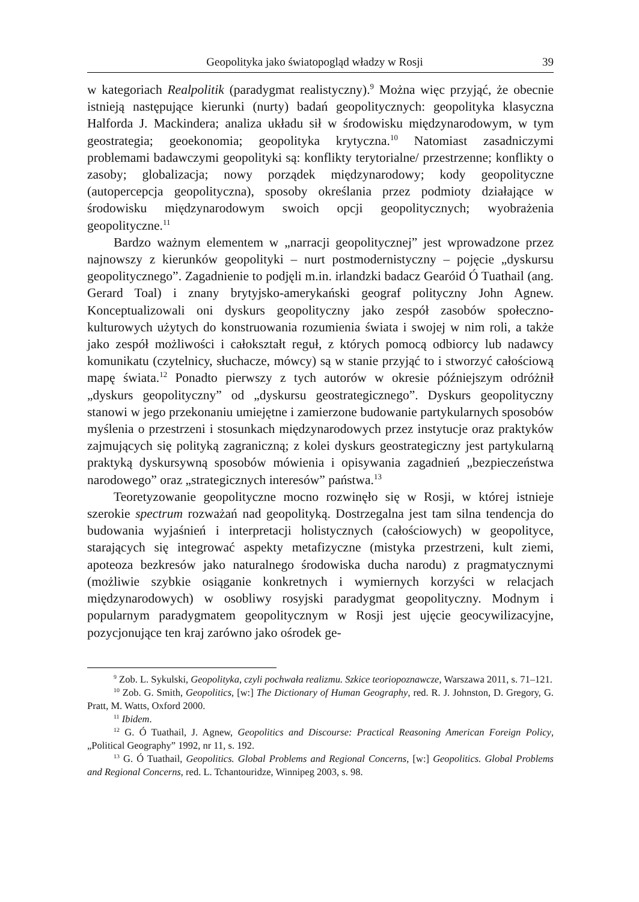Geopolityka jako światopogląd władzy w Rosji 39
w kategoriach Realpolitik (paradygmat realistyczny).<sup>9</sup> Można więc przyjąć, że obecnie istnieją następujące kierunki (nurty) badań geopolitycznych: geopolityka klasyczna Halforda J. Mackindera; analiza układu sił w środowisku międzynarodowym, w tym geostrategia; geoekonomia; geopolityka krytyczna.<sup>10</sup> Natomiast zasadniczymi problemami badawczymi geopolityki są: konflikty terytorialne/ przestrzenne; konflikty o zasoby; globalizacja; nowy porządek międzynarodowy; kody geopolityczne (autopercepcja geopolityczna), sposoby określania przez podmioty działające w środowisku międzynarodowym swoich opcji geopolitycznych; wyobrażenia geopolityczne.<sup>11</sup>
Bardzo ważnym elementem w „narracji geopolitycznej” jest wprowadzone przez najnowszy z kierunków geopolityki – nurt postmodernistyczny – pojęcie „dyskursu geopolitycznego”. Zagadnienie to podjęli m.in. irlandzki badacz Gearóid Ó Tuathail (ang. Gerard Toal) i znany brytyjsko-amerykański geograf polityczny John Agnew. Konceptualizowali oni dyskurs geopolityczny jako zespół zasobów społeczno-kulturowych użytych do konstruowania rozumienia świata i swojej w nim roli, a także jako zespół możliwości i całokształt reguł, z których pomocą odbiorcy lub nadawcy komunikatu (czytelnicy, słuchacze, mówcy) są w stanie przyjąć to i stworzyć całościową mapę świata.<sup>12</sup> Ponadto pierwszy z tych autorów w okresie późniejszym odróżnił „dyskurs geopolityczny” od „dyskursu geostrategicznego”. Dyskurs geopolityczny stanowi w jego przekonaniu umiejętne i zamierzone budowanie partykularnych sposobów myślenia o przestrzeni i stosunkach międzynarodowych przez instytucje oraz praktyków zajmujących się polityką zagraniczną; z kolei dyskurs geostrategiczny jest partykularną praktyką dyskursywną sposobów mówienia i opisywania zagadnień „bezpieczeństwa narodowego” oraz „strategicznych interesów” państwa.<sup>13</sup>
Teoretyzowanie geopolityczne mocno rozwinęło się w Rosji, w której istnieje szerokie spectrum rozważań nad geopolityką. Dostrzegalna jest tam silna tendencja do budowania wyjaśnień i interpretacji holistycznych (całościowych) w geopolityce, starających się integrować aspekty metafizyczne (mistyka przestrzeni, kult ziemi, apoteoza bezkresów jako naturalnego środowiska ducha narodu) z pragmatycznymi (możliwie szybkie osiąganie konkretnych i wymiernych korzyści w relacjach międzynarodowych) w osobliwy rosyjski paradygmat geopolityczny. Modnym i popularnym paradygmatem geopolitycznym w Rosji jest ujęcie geocywilizacyjne, pozycjonujące ten kraj zarówno jako ośrodek ge-
<sup>9</sup> Zob. L. Sykulski, Geopolityka, czyli pochwała realizmu. Szkice teoriopoznawcze, Warszawa 2011, s. 71–121.
<sup>10</sup> Zob. G. Smith, Geopolitics, [w:] The Dictionary of Human Geography, red. R. J. Johnston, D. Gregory, G. Pratt, M. Watts, Oxford 2000.
<sup>11</sup> Ibidem.
<sup>12</sup> G. Ó Tuathail, J. Agnew, Geopolitics and Discourse: Practical Reasoning American Foreign Policy, „Political Geography” 1992, nr 11, s. 192.
<sup>13</sup> G. Ó Tuathail, Geopolitics. Global Problems and Regional Concerns, [w:] Geopolitics. Global Problems and Regional Concerns, red. L. Tchantouridze, Winnipeg 2003, s. 98.